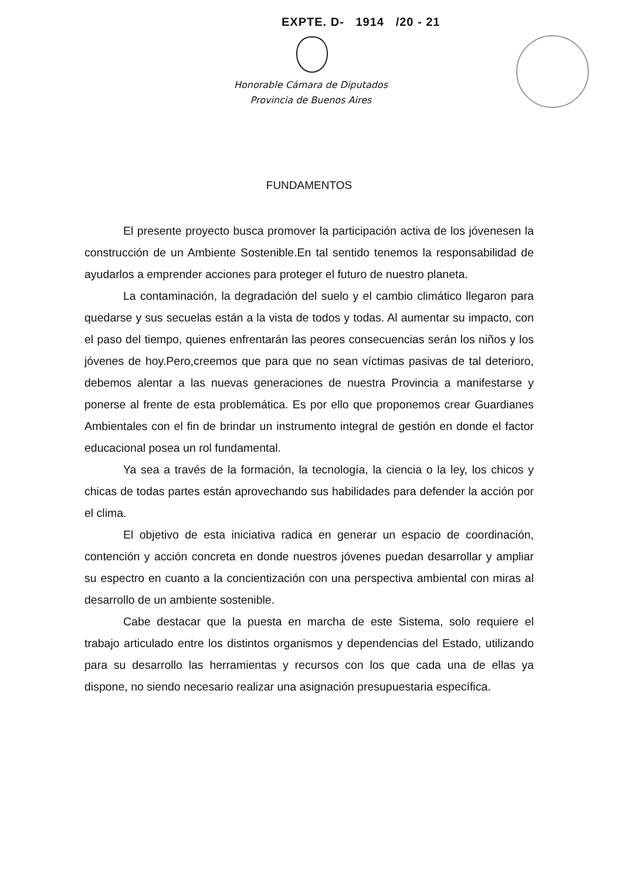EXPTE. D- 1914 /20 - 21
Honorable Cámara de Diputados
Provincia de Buenos Aires
FUNDAMENTOS
El presente proyecto busca promover la participación activa de los jóvenesen la construcción de un Ambiente Sostenible.En tal sentido tenemos la responsabilidad de ayudarlos a emprender acciones para proteger el futuro de nuestro planeta.
La contaminación, la degradación del suelo y el cambio climático llegaron para quedarse y sus secuelas están a la vista de todos y todas. Al aumentar su impacto, con el paso del tiempo, quienes enfrentarán las peores consecuencias serán los niños y los jóvenes de hoy.Pero,creemos que para que no sean víctimas pasivas de tal deterioro, debemos alentar a las nuevas generaciones de nuestra Provincia a manifestarse y ponerse al frente de esta problemática. Es por ello que proponemos crear Guardianes Ambientales con el fin de brindar un instrumento integral de gestión en donde el factor educacional posea un rol fundamental.
Ya sea a través de la formación, la tecnología, la ciencia o la ley, los chicos y chicas de todas partes están aprovechando sus habilidades para defender la acción por el clima.
El objetivo de esta iniciativa radica en generar un espacio de coordinación, contención y acción concreta en donde nuestros jóvenes puedan desarrollar y ampliar su espectro en cuanto a la concientización con una perspectiva ambiental con miras al desarrollo de un ambiente sostenible.
Cabe destacar que la puesta en marcha de este Sistema, solo requiere el trabajo articulado entre los distintos organismos y dependencias del Estado, utilizando para su desarrollo las herramientas y recursos con los que cada una de ellas ya dispone, no siendo necesario realizar una asignación presupuestaria específica.